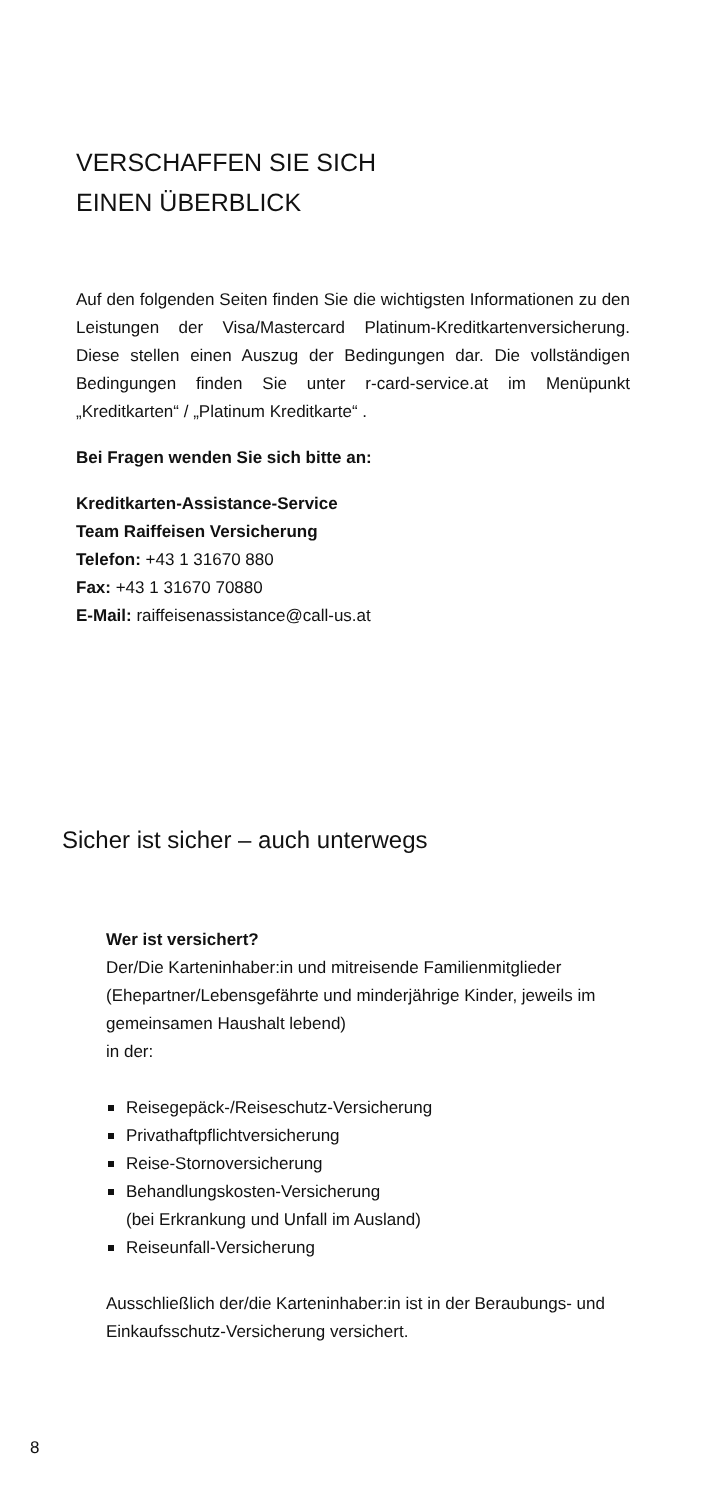VERSCHAFFEN SIE SICH
EINEN ÜBERBLICK
Auf den folgenden Seiten finden Sie die wichtigsten Informationen zu den Leistungen der Visa/Mastercard Platinum-Kreditkartenversicherung. Diese stellen einen Auszug der Bedingungen dar. Die vollständigen Bedingungen finden Sie unter r-card-service.at im Menüpunkt „Kreditkarten“ / „Platinum Kreditkarte“ .
Bei Fragen wenden Sie sich bitte an:
Kreditkarten-Assistance-Service
Team Raiffeisen Versicherung
Telefon: +43 1 31670 880
Fax: +43 1 31670 70880
E-Mail: raiffeisenassistance@call-us.at
Sicher ist sicher – auch unterwegs
Wer ist versichert?
Der/Die Karteninhaber:in und mitreisende Familienmitglieder (Ehepartner/Lebensgefährte und minderjährige Kinder, jeweils im gemeinsamen Haushalt lebend)
in der:
Reisegepäck-/Reiseschutz-Versicherung
Privathaftpflichtversicherung
Reise-Stornoversicherung
Behandlungskosten-Versicherung
(bei Erkrankung und Unfall im Ausland)
Reiseunfall-Versicherung
Ausschließlich der/die Karteninhaber:in ist in der Beraubungs- und Einkaufsschutz-Versicherung versichert.
8